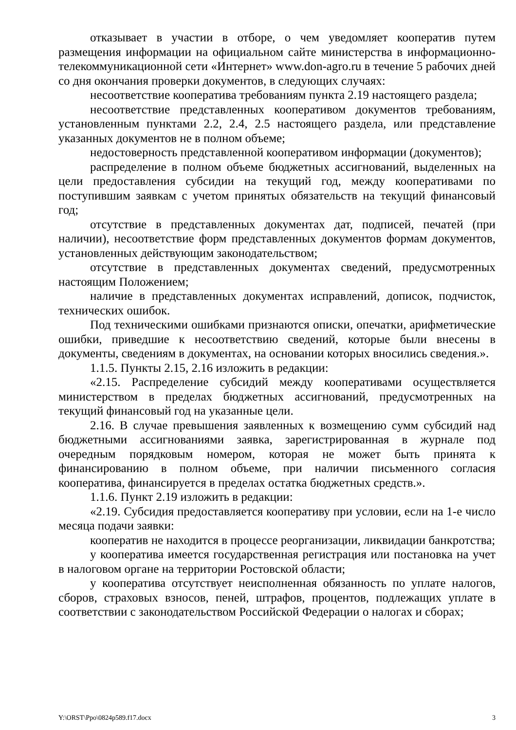отказывает в участии в отборе, о чем уведомляет кооператив путем размещения информации на официальном сайте министерства в информационно-телекоммуникационной сети «Интернет» www.don-agro.ru в течение 5 рабочих дней со дня окончания проверки документов, в следующих случаях:
несоответствие кооператива требованиям пункта 2.19 настоящего раздела;
несоответствие представленных кооперативом документов требованиям, установленным пунктами 2.2, 2.4, 2.5 настоящего раздела, или представление указанных документов не в полном объеме;
недостоверность представленной кооперативом информации (документов);
распределение в полном объеме бюджетных ассигнований, выделенных на цели предоставления субсидии на текущий год, между кооперативами по поступившим заявкам с учетом принятых обязательств на текущий финансовый год;
отсутствие в представленных документах дат, подписей, печатей (при наличии), несоответствие форм представленных документов формам документов, установленных действующим законодательством;
отсутствие в представленных документах сведений, предусмотренных настоящим Положением;
наличие в представленных документах исправлений, дописок, подчисток, технических ошибок.
Под техническими ошибками признаются описки, опечатки, арифметические ошибки, приведшие к несоответствию сведений, которые были внесены в документы, сведениям в документах, на основании которых вносились сведения.».
1.1.5. Пункты 2.15, 2.16 изложить в редакции:
«2.15. Распределение субсидий между кооперативами осуществляется министерством в пределах бюджетных ассигнований, предусмотренных на текущий финансовый год на указанные цели.
2.16. В случае превышения заявленных к возмещению сумм субсидий над бюджетными ассигнованиями заявка, зарегистрированная в журнале под очередным порядковым номером, которая не может быть принята к финансированию в полном объеме, при наличии письменного согласия кооператива, финансируется в пределах остатка бюджетных средств.».
1.1.6. Пункт 2.19 изложить в редакции:
«2.19. Субсидия предоставляется кооперативу при условии, если на 1-е число месяца подачи заявки:
кооператив не находится в процессе реорганизации, ликвидации банкротства;
у кооператива имеется государственная регистрация или постановка на учет в налоговом органе на территории Ростовской области;
у кооператива отсутствует неисполненная обязанность по уплате налогов, сборов, страховых взносов, пеней, штрафов, процентов, подлежащих уплате в соответствии с законодательством Российской Федерации о налогах и сборах;
Y:\ORST\Ppo\0824p589.f17.docx 3